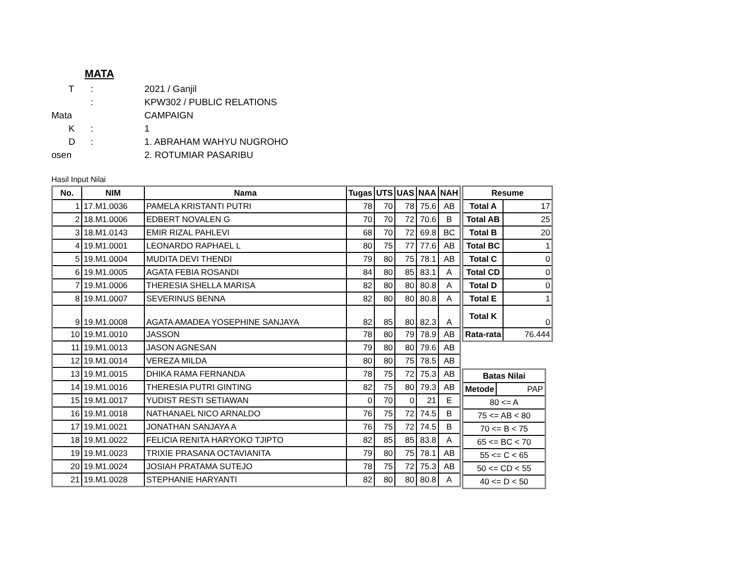MATA
T
:
2021 / Ganjil
:
KPW302 / PUBLIC RELATIONS
Mata
CAMPAIGN
K
:
1
D
:
1. ABRAHAM WAHYU NUGROHO
osen
2. ROTUMIAR PASARIBU
Hasil Input Nilai
| No. | NIM | Nama | Tugas | UTS | UAS | NAA | NAH |
| --- | --- | --- | --- | --- | --- | --- | --- |
| 1 | 17.M1.0036 | PAMELA KRISTANTI PUTRI | 78 | 70 | 78 | 75.6 | AB |
| 2 | 18.M1.0006 | EDBERT NOVALEN G | 70 | 70 | 72 | 70.6 | B |
| 3 | 18.M1.0143 | EMIR RIZAL PAHLEVI | 68 | 70 | 72 | 69.8 | BC |
| 4 | 19.M1.0001 | LEONARDO RAPHAEL L | 80 | 75 | 77 | 77.6 | AB |
| 5 | 19.M1.0004 | MUDITA DEVI THENDI | 79 | 80 | 75 | 78.1 | AB |
| 6 | 19.M1.0005 | AGATA FEBIA ROSANDI | 84 | 80 | 85 | 83.1 | A |
| 7 | 19.M1.0006 | THERESIA SHELLA MARISA | 82 | 80 | 80 | 80.8 | A |
| 8 | 19.M1.0007 | SEVERINUS BENNA | 82 | 80 | 80 | 80.8 | A |
| 9 | 19.M1.0008 | AGATA AMADEA YOSEPHINE SANJAYA | 82 | 85 | 80 | 82.3 | A |
| 10 | 19.M1.0010 | JASSON | 78 | 80 | 79 | 78.9 | AB |
| 11 | 19.M1.0013 | JASON AGNESAN | 79 | 80 | 80 | 79.6 | AB |
| 12 | 19.M1.0014 | VEREZA MILDA | 80 | 80 | 75 | 78.5 | AB |
| 13 | 19.M1.0015 | DHIKA RAMA FERNANDA | 78 | 75 | 72 | 75.3 | AB |
| 14 | 19.M1.0016 | THERESIA PUTRI GINTING | 82 | 75 | 80 | 79.3 | AB |
| 15 | 19.M1.0017 | YUDIST RESTI SETIAWAN | 0 | 70 | 0 | 21 | E |
| 16 | 19.M1.0018 | NATHANAEL NICO ARNALDO | 76 | 75 | 72 | 74.5 | B |
| 17 | 19.M1.0021 | JONATHAN SANJAYA A | 76 | 75 | 72 | 74.5 | B |
| 18 | 19.M1.0022 | FELICIA RENITA HARYOKO TJIPTO | 82 | 85 | 85 | 83.8 | A |
| 19 | 19.M1.0023 | TRIXIE PRASANA OCTAVIANITA | 79 | 80 | 75 | 78.1 | AB |
| 20 | 19.M1.0024 | JOSIAH PRATAMA SUTEJO | 78 | 75 | 72 | 75.3 | AB |
| 21 | 19.M1.0028 | STEPHANIE HARYANTI | 82 | 80 | 80 | 80.8 | A |
| Resume | |
| --- | --- |
| Total A | 17 |
| Total AB | 25 |
| Total B | 20 |
| Total BC | 1 |
| Total C | 0 |
| Total CD | 0 |
| Total D | 0 |
| Total E | 1 |
| Total K | 0 |
| Rata-rata | 76.444 |
| Batas Nilai | |
| --- | --- |
| Metode | PAP |
| 80 <= A | |
| 75 <= AB < 80 | |
| 70 <= B < 75 | |
| 65 <= BC < 70 | |
| 55 <= C < 65 | |
| 50 <= CD < 55 | |
| 40 <= D < 50 | |